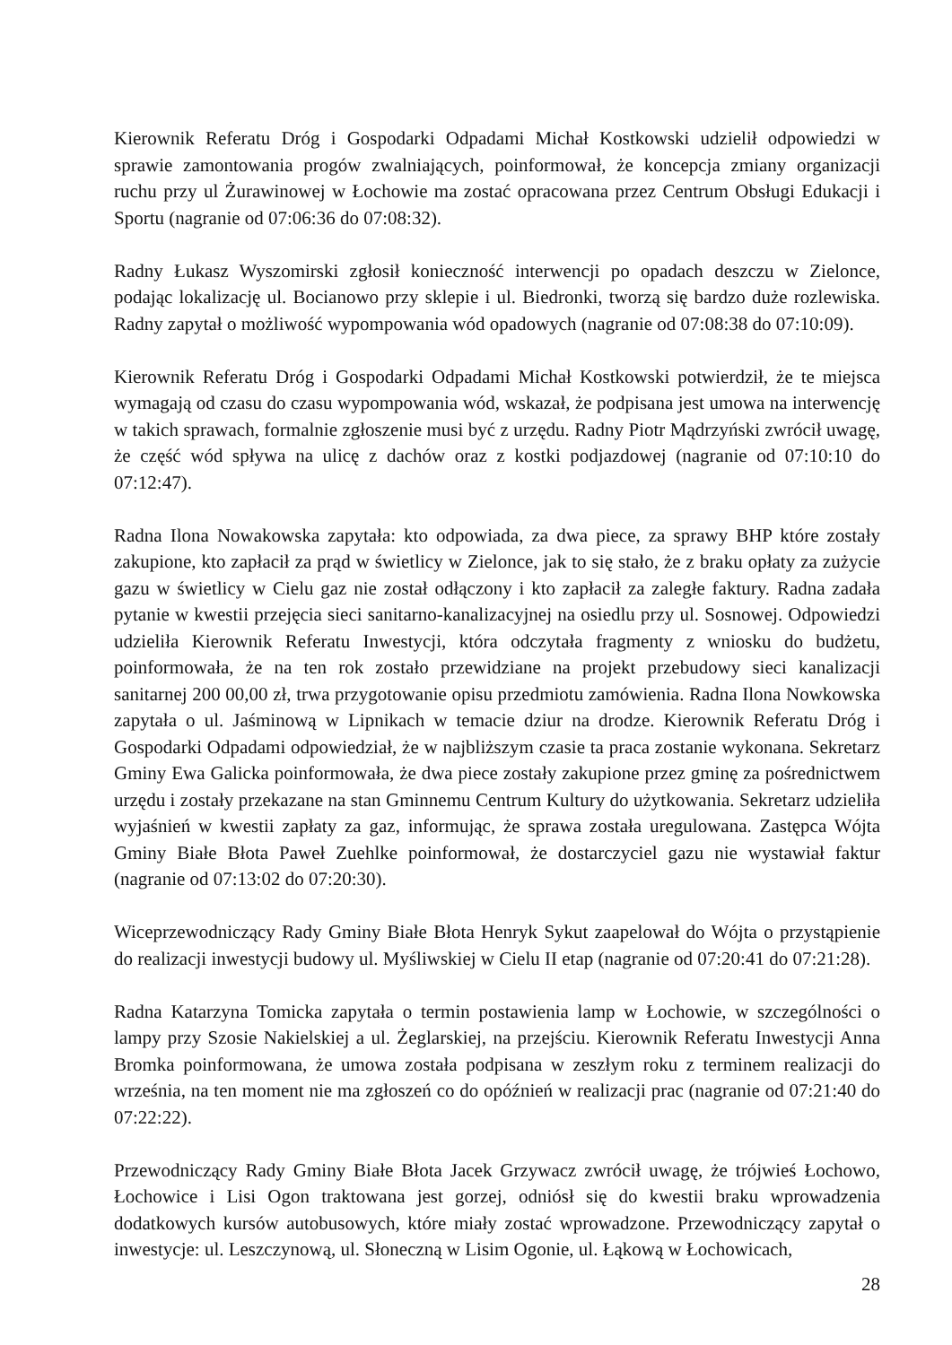Kierownik Referatu Dróg i Gospodarki Odpadami Michał Kostkowski udzielił odpowiedzi w sprawie zamontowania progów zwalniających, poinformował, że koncepcja zmiany organizacji ruchu przy ul Żurawinowej w Łochowie ma zostać opracowana przez Centrum Obsługi Edukacji i Sportu (nagranie od 07:06:36 do 07:08:32).
Radny Łukasz Wyszomirski zgłosił konieczność interwencji po opadach deszczu w Zielonce, podając lokalizację ul. Bocianowo przy sklepie i ul. Biedronki, tworzą się bardzo duże rozlewiska. Radny zapytał o możliwość wypompowania wód opadowych (nagranie od 07:08:38 do 07:10:09).
Kierownik Referatu Dróg i Gospodarki Odpadami Michał Kostkowski potwierdził, że te miejsca wymagają od czasu do czasu wypompowania wód, wskazał, że podpisana jest umowa na interwencję w takich sprawach, formalnie zgłoszenie musi być z urzędu. Radny Piotr Mądrzyński zwrócił uwagę, że część wód spływa na ulicę z dachów oraz z kostki podjazdowej (nagranie od 07:10:10 do 07:12:47).
Radna Ilona Nowakowska zapytała: kto odpowiada, za dwa piece, za sprawy BHP które zostały zakupione, kto zapłacił za prąd w świetlicy w Zielonce, jak to się stało, że z braku opłaty za zużycie gazu w świetlicy w Cielu gaz nie został odłączony i kto zapłacił za zaległe faktury. Radna zadała pytanie w kwestii przejęcia sieci sanitarno-kanalizacyjnej na osiedlu przy ul. Sosnowej. Odpowiedzi udzieliła Kierownik Referatu Inwestycji, która odczytała fragmenty z wniosku do budżetu, poinformowała, że na ten rok zostało przewidziane na projekt przebudowy sieci kanalizacji sanitarnej 200 00,00 zł, trwa przygotowanie opisu przedmiotu zamówienia. Radna Ilona Nowkowska zapytała o ul. Jaśminową w Lipnikach w temacie dziur na drodze. Kierownik Referatu Dróg i Gospodarki Odpadami odpowiedział, że w najbliższym czasie ta praca zostanie wykonana. Sekretarz Gminy Ewa Galicka poinformowała, że dwa piece zostały zakupione przez gminę za pośrednictwem urzędu i zostały przekazane na stan Gminnemu Centrum Kultury do użytkowania. Sekretarz udzieliła wyjaśnień w kwestii zapłaty za gaz, informując, że sprawa została uregulowana. Zastępca Wójta Gminy Białe Błota Paweł Zuehlke poinformował, że dostarczyciel gazu nie wystawiał faktur (nagranie od 07:13:02 do 07:20:30).
Wiceprzewodniczący Rady Gminy Białe Błota Henryk Sykut zaapelował do Wójta o przystąpienie do realizacji inwestycji budowy ul. Myśliwskiej w Cielu II etap (nagranie od 07:20:41 do 07:21:28).
Radna Katarzyna Tomicka zapytała o termin postawienia lamp w Łochowie, w szczególności o lampy przy Szosie Nakielskiej a ul. Żeglarskiej, na przejściu. Kierownik Referatu Inwestycji Anna Bromka poinformowana, że umowa została podpisana w zeszłym roku z terminem realizacji do września, na ten moment nie ma zgłoszeń co do opóźnień w realizacji prac (nagranie od 07:21:40 do 07:22:22).
Przewodniczący Rady Gminy Białe Błota Jacek Grzywacz zwrócił uwagę, że trójwieś Łochowo, Łochowice i Lisi Ogon traktowana jest gorzej, odniósł się do kwestii braku wprowadzenia dodatkowych kursów autobusowych, które miały zostać wprowadzone. Przewodniczący zapytał o inwestycje: ul. Leszczynową, ul. Słoneczną w Lisim Ogonie, ul. Łąkową w Łochowicach,
28